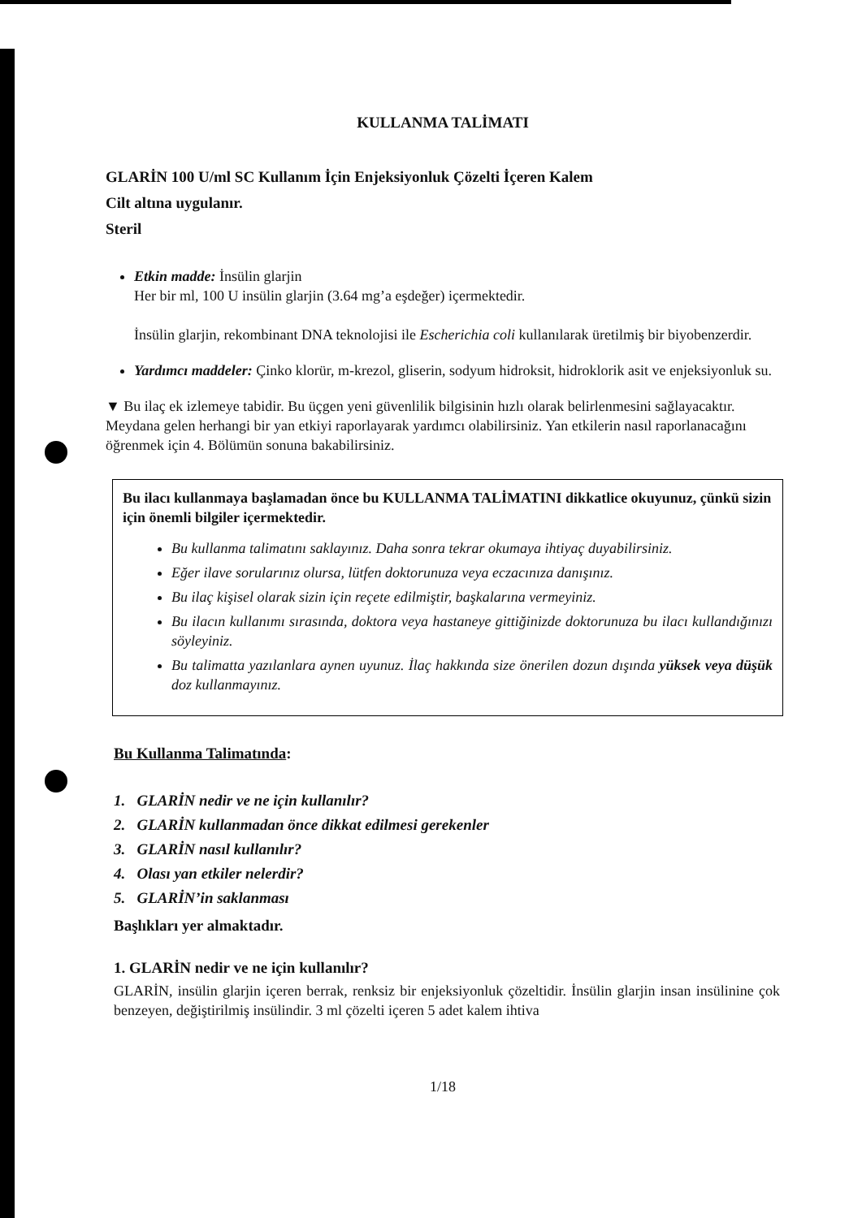KULLANMA TALİMATI
GLARİN 100 U/ml SC Kullanım İçin Enjeksiyonluk Çözelti İçeren Kalem
Cilt altına uygulanır.
Steril
Etkin madde: İnsülin glarjin
Her bir ml, 100 U insülin glarjin (3.64 mg’a eşdeğer) içermektedir.
İnsülin glarjin, rekombinant DNA teknolojisi ile Escherichia coli kullanılarak üretilmiş bir biyobenzerdir.
Yardımcı maddeler: Çinko klorür, m-krezol, gliserin, sodyum hidroksit, hidroklorik asit ve enjeksiyonluk su.
▼ Bu ilaç ek izlemeye tabidir. Bu üçgen yeni güvenlilik bilgisinin hızlı olarak belirlenmesini sağlayacaktır. Meydana gelen herhangi bir yan etkiyi raporlayarak yardımcı olabilirsiniz. Yan etkilerin nasıl raporlanacağını öğrenmek için 4. Bölümün sonuna bakabilirsiniz.
Bu ilacı kullanmaya başlamadan önce bu KULLANMA TALİMATINI dikkatlice okuyunuz, çünkü sizin için önemli bilgiler içermektedir.
Bu kullanma talimatını saklayınız. Daha sonra tekrar okumaya ihtiyaç duyabilirsiniz.
Eğer ilave sorularınız olursa, lütfen doktorunuza veya eczacınıza danışınız.
Bu ilaç kişisel olarak sizin için reçete edilmiştir, başkalarına vermeyiniz.
Bu ilacın kullanımı sırasında, doktora veya hastaneye gittiğinizde doktorunuza bu ilacı kullandığınızı söyleyiniz.
Bu talimatta yazılanlara aynen uyunuz. İlaç hakkında size önerilen dozun dışında yüksek veya düşük doz kullanmayınız.
Bu Kullanma Talimatında:
1. GLARİN nedir ve ne için kullanılır?
2. GLARİN kullanmadan önce dikkat edilmesi gerekenler
3. GLARİN nasıl kullanılır?
4. Olası yan etkiler nelerdir?
5. GLARİN’in saklanması
Başlıkları yer almaktadır.
1. GLARİN nedir ve ne için kullanılır?
GLARİN, insülin glarjin içeren berrak, renksiz bir enjeksiyonluk çözeltidir. İnsülin glarjin insan insülinine çok benzeyen, değiştirilmiş insülindir. 3 ml çözelti içeren 5 adet kalem ihtiva
1/18